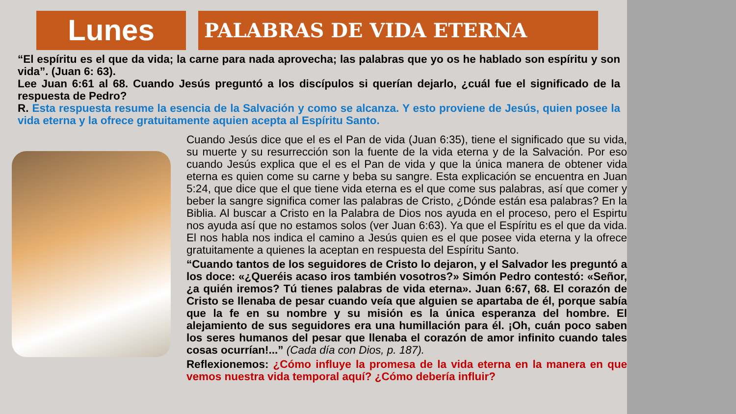Lunes
PALABRAS DE VIDA ETERNA
“El espíritu es el que da vida; la carne para nada aprovecha; las palabras que yo os he hablado son espíritu y son vida”. (Juan 6: 63).
Lee Juan 6:61 al 68. Cuando Jesús preguntó a los discípulos si querían dejarlo, ¿cuál fue el significado de la respuesta de Pedro?
R. Esta respuesta resume la esencia de la Salvación y como se alcanza. Y esto proviene de Jesús, quien posee la vida eterna y la ofrece gratuitamente aquien acepta al Espíritu Santo.
Cuando Jesús dice que el es el Pan de vida (Juan 6:35), tiene el significado que su vida, su muerte y su resurrección son la fuente de la vida eterna y de la Salvación. Por eso cuando Jesús explica que el es el Pan de vida y que la única manera de obtener vida eterna es quien come su carne y beba su sangre. Esta explicación se encuentra en Juan 5:24, que dice que el que tiene vida eterna es el que come sus palabras, así que comer y beber la sangre significa comer las palabras de Cristo, ¿Dónde están esa palabras? En la Biblia. Al buscar a Cristo en la Palabra de Dios nos ayuda en el proceso, pero el Espirtu nos ayuda así que no estamos solos (ver Juan 6:63). Ya que el Espíritu es el que da vida. El nos habla nos indica el camino a Jesús quien es el que posee vida eterna y la ofrece gratuitamente a quienes la aceptan en respuesta del Espíritu Santo.
“Cuando tantos de los seguidores de Cristo lo dejaron, y el Salvador les preguntó a los doce: «¿Queréis acaso iros también vosotros?» Simón Pedro contestó: «Señor, ¿a quién iremos? Tú tienes palabras de vida eterna». Juan 6:67, 68. El corazón de Cristo se llenaba de pesar cuando veía que alguien se apartaba de él, porque sabía que la fe en su nombre y su misión es la única esperanza del hombre. El alejamiento de sus seguidores era una humillación para él. ¡Oh, cuán poco saben los seres humanos del pesar que llenaba el corazón de amor infinito cuando tales cosas ocurrían!...” (Cada día con Dios, p. 187).
Reflexionemos: ¿Cómo influye la promesa de la vida eterna en la manera en que vemos nuestra vida temporal aquí? ¿Cómo debería influir?